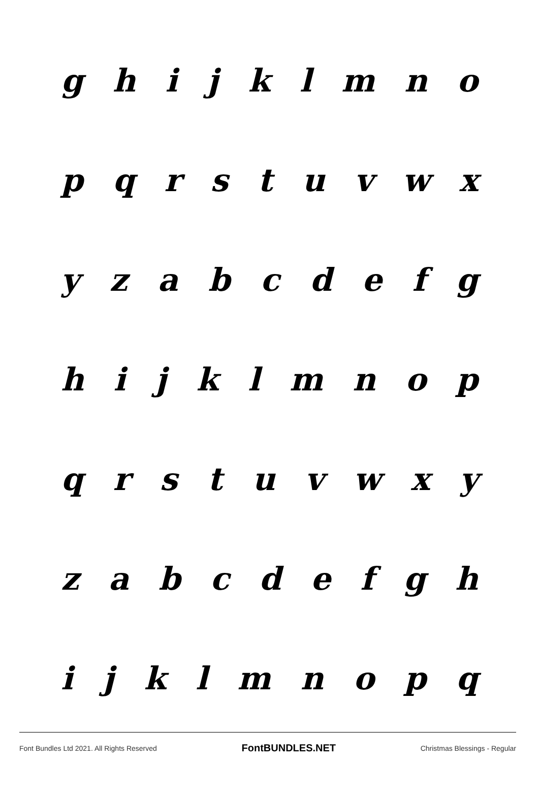ghijklmno
pqrstuvwx
yzabcdefg
hijklmnop
qrstuvwxy
zabcdefgh
ijklmnopq
Font Bundles Ltd 2021. All Rights Reserved FontBUNDLES.NET Christmas Blessings - Regular